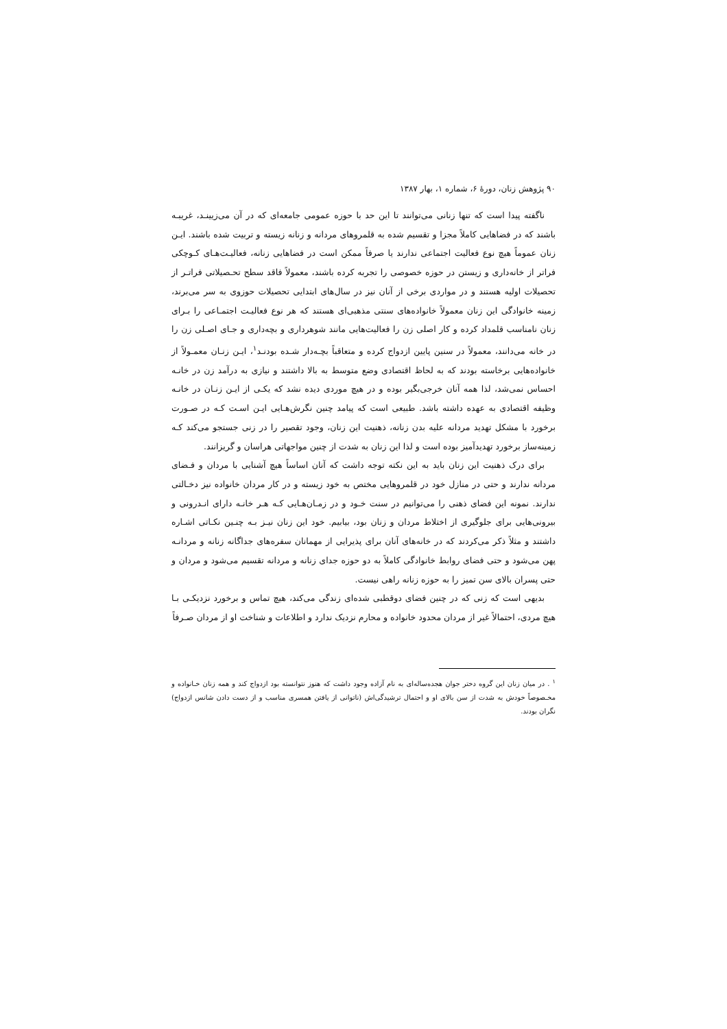۹۰ پژوهش زنان، دورهٔ ۶، شماره ۱، بهار ۱۳۸۷
ناگفته پیدا است که تنها زنانی می‌توانند تا این حد با حوزه عمومی جامعه‌ای که در آن می‌زیینـد، غریبـه باشند که در فضاهایی کاملاً مجزا و تقسیم شده به قلمروهای مردانه و زنانه زیسته و تربیت شده باشند. ایـن زنان عموماً هیچ نوع فعالیت اجتماعی ندارند یا صرفاً ممکن است در فضاهایی زنانه، فعالیـت‌هـای کـوچکی فراتر از خانه‌داری و زیستن در حوزه خصوصی را تجربه کرده باشند، معمولاً فاقد سطح تحـصیلاتی فراتـر از تحصیلات اولیه هستند و در مواردی برخی از آنان نیز در سال‌های ابتدایی تحصیلات حوزوی به سر می‌برند، زمینه خانوادگی این زنان معمولاً خانواده‌های سنتی مذهبی‌ای هستند که هر نوع فعالیـت اجتمـاعی را بـرای زنان نامناسب قلمداد کرده و کار اصلی زن را فعالیت‌هایی مانند شوهرداری و بچه‌داری و جـای اصـلی زن را در خانه می‌دانند، معمولاً در سنین پایین ازدواج کرده و متعاقباً بچـه‌دار شـده بودنـد<sup>۱</sup>، ایـن زنـان معمـولاً از خانواده‌هایی برخاسته بودند که به لحاظ اقتصادی وضع متوسط به بالا داشتند و نیازی به درآمد زن در خانـه احساس نمی‌شد، لذا همه آنان خرجی‌بگیر بوده و در هیچ موردی دیده نشد که یکـی از ایـن زنـان در خانـه وظیفه اقتصادی به عهده داشته باشد. طبیعی است که پیامد چنین نگرش‌هـایی ایـن اسـت کـه در صـورت برخورد با مشکل تهدید مردانه علیه بدن زنانه، ذهنیت این زنان، وجود تقصیر را در زنی جستجو می‌کند کـه زمینه‌ساز برخورد تهدیدآمیز بوده است و لذا این زنان به شدت از چنین مواجهاتی هراسان و گریزانند.
برای درک ذهنیت این زنان باید به این نکته توجه داشت که آنان اساساً هیچ آشنایی با مردان و فـضای مردانه ندارند و حتی در منازل خود در قلمروهایی مختص به خود زیسته و در کار مردان خانواده نیز دخـالتی ندارند. نمونه این فضای ذهنی را می‌توانیم در سنت خـود و در زمـان‌هـایی کـه هـر خانـه دارای انـدرونی و بیرونی‌هایی برای جلوگیری از اختلاط مردان و زنان بود، بیابیم. خود این زنان نیـز بـه چنـین نکـاتی اشـاره داشتند و مثلاً ذکر می‌کردند که در خانه‌های آنان برای پذیرایی از مهمانان سفره‌های جداگانه زنانه و مردانـه پهن می‌شود و حتی فضای روابط خانوادگی کاملاً به دو حوزه جدای زنانه و مردانه تقسیم می‌شود و مردان و حتی پسران بالای سن تمیز را به حوزه زنانه راهی نیست.
بدیهی است که زنی که در چنین فضای دوقطبی شده‌ای زندگی می‌کند، هیچ تماس و برخورد نزدیکـی بـا هیچ مردی، احتمالاً غیر از مردان محدود خانواده و محارم نزدیک ندارد و اطلاعات و شناخت او از مردان صـرفاً
<sup>۱</sup> . در میان زنان این گروه دختر جوان هجده‌ساله‌ای به نام آزاده وجود داشت که هنوز نتوانسته بود ازدواج کند و همه زنان خـانواده و مخـصوصاً خودش به شدت از سن بالای او و احتمال ترشیدگی‌اش (ناتوانی از یافتن همسری مناسب و از دست دادن شانس ازدواج) نگران بودند.